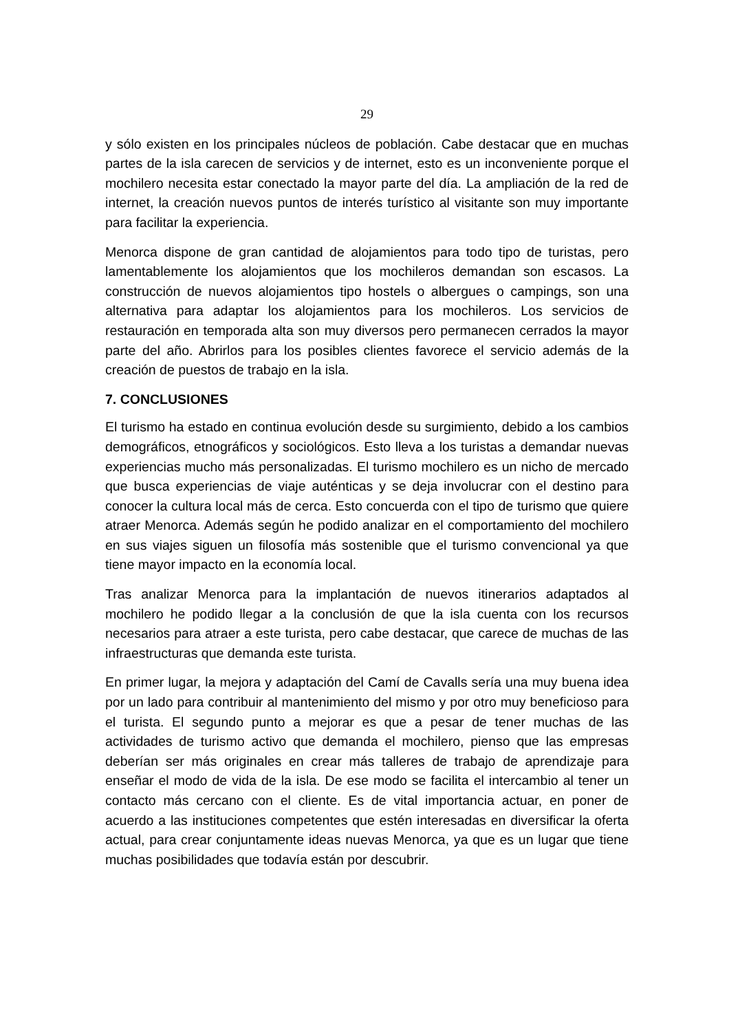29
y sólo existen en los principales núcleos de población. Cabe destacar que en muchas partes de la isla carecen de servicios y de internet, esto es un inconveniente porque el mochilero necesita estar conectado la mayor parte del día. La ampliación de la red de internet, la creación nuevos puntos de interés turístico al visitante son muy importante para facilitar la experiencia.
Menorca dispone de gran cantidad de alojamientos para todo tipo de turistas, pero lamentablemente los alojamientos que los mochileros demandan son escasos. La construcción de nuevos alojamientos tipo hostels o albergues o campings, son una alternativa para adaptar los alojamientos para los mochileros. Los servicios de restauración en temporada alta son muy diversos pero permanecen cerrados la mayor parte del año. Abrirlos para los posibles clientes favorece el servicio además de la creación de puestos de trabajo en la isla.
7. CONCLUSIONES
El turismo ha estado en continua evolución desde su surgimiento, debido a los cambios demográficos, etnográficos y sociológicos. Esto lleva a los turistas a demandar nuevas experiencias mucho más personalizadas. El turismo mochilero es un nicho de mercado que busca experiencias de viaje auténticas y se deja involucrar con el destino para conocer la cultura local más de cerca. Esto concuerda con el tipo de turismo que quiere atraer Menorca. Además según he podido analizar en el comportamiento del mochilero en sus viajes siguen un filosofía más sostenible que el turismo convencional ya que tiene mayor impacto en la economía local.
Tras analizar Menorca para la implantación de nuevos itinerarios adaptados al mochilero he podido llegar a la conclusión de que la isla cuenta con los recursos necesarios para atraer a este turista, pero cabe destacar, que carece de muchas de las infraestructuras que demanda este turista.
En primer lugar, la mejora y adaptación del Camí de Cavalls sería una muy buena idea por un lado para contribuir al mantenimiento del mismo y por otro muy beneficioso para el turista. El segundo punto a mejorar es que a pesar de tener muchas de las actividades de turismo activo que demanda el mochilero, pienso que las empresas deberían ser más originales en crear más talleres de trabajo de aprendizaje para enseñar el modo de vida de la isla. De ese modo se facilita el intercambio al tener un contacto más cercano con el cliente. Es de vital importancia actuar, en poner de acuerdo a las instituciones competentes que estén interesadas en diversificar la oferta actual, para crear conjuntamente ideas nuevas Menorca, ya que es un lugar que tiene muchas posibilidades que todavía están por descubrir.